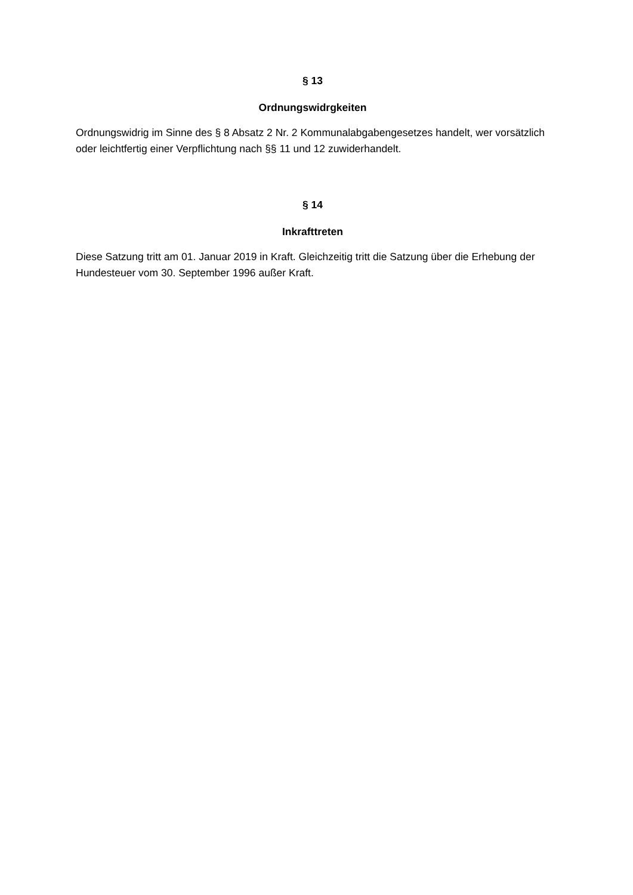§ 13
Ordnungswidrgkeiten
Ordnungswidrig im Sinne des § 8 Absatz 2 Nr. 2 Kommunalabgabengesetzes handelt, wer vorsätzlich oder leichtfertig einer Verpflichtung nach §§ 11 und 12 zuwiderhandelt.
§ 14
Inkrafttreten
Diese Satzung tritt am 01. Januar 2019 in Kraft. Gleichzeitig tritt die Satzung über die Erhebung der Hundesteuer vom 30. September 1996 außer Kraft.